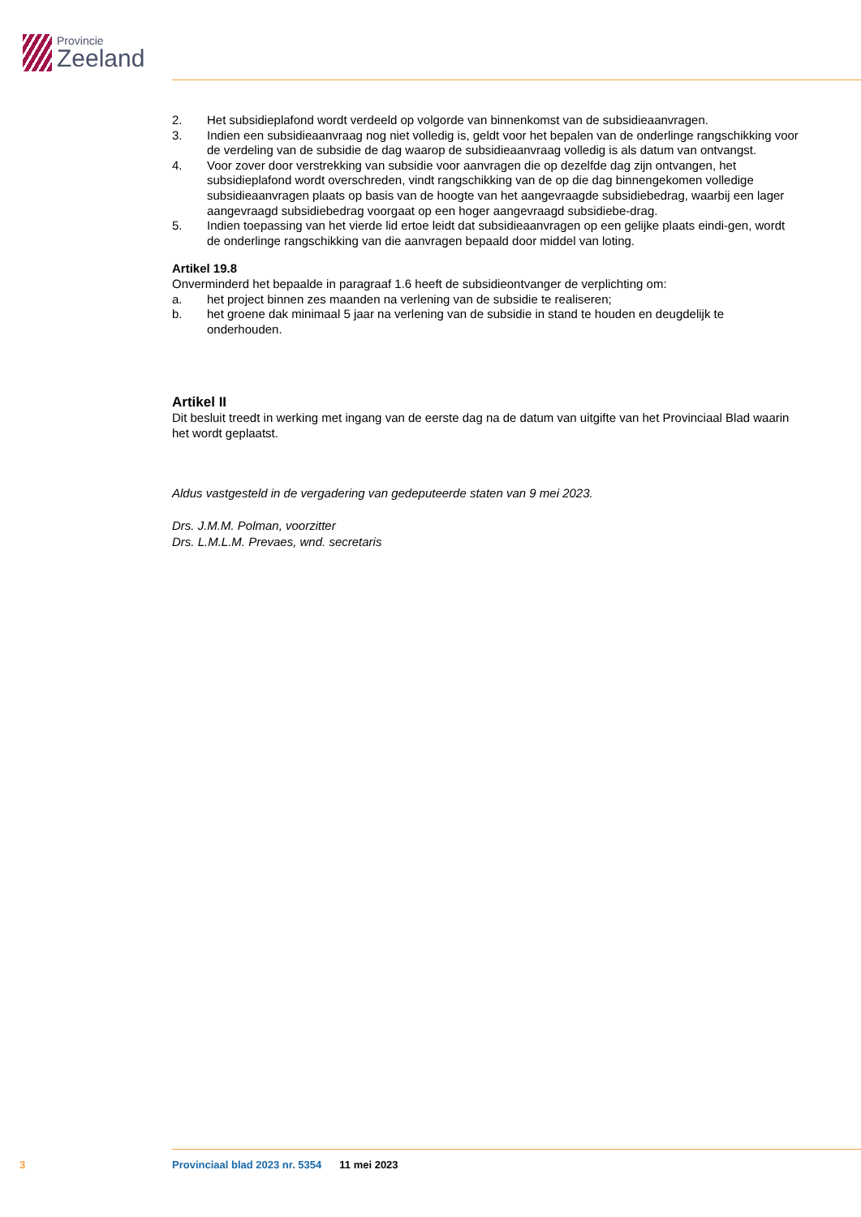Provincie
Zeeland
2. Het subsidieplafond wordt verdeeld op volgorde van binnenkomst van de subsidieaanvragen.
3. Indien een subsidieaanvraag nog niet volledig is, geldt voor het bepalen van de onderlinge rangschikking voor de verdeling van de subsidie de dag waarop de subsidieaanvraag volledig is als datum van ontvangst.
4. Voor zover door verstrekking van subsidie voor aanvragen die op dezelfde dag zijn ontvangen, het subsidieplafond wordt overschreden, vindt rangschikking van de op die dag binnengekomen volledige subsidieaanvragen plaats op basis van de hoogte van het aangevraagde subsidiebedrag, waarbij een lager aangevraagd subsidiebedrag voorgaat op een hoger aangevraagd subsidiebe-drag.
5. Indien toepassing van het vierde lid ertoe leidt dat subsidieaanvragen op een gelijke plaats eindi-gen, wordt de onderlinge rangschikking van die aanvragen bepaald door middel van loting.
Artikel 19.8
Onverminderd het bepaalde in paragraaf 1.6 heeft de subsidieontvanger de verplichting om:
a. het project binnen zes maanden na verlening van de subsidie te realiseren;
b. het groene dak minimaal 5 jaar na verlening van de subsidie in stand te houden en deugdelijk te onderhouden.
Artikel II
Dit besluit treedt in werking met ingang van de eerste dag na de datum van uitgifte van het Provinciaal Blad waarin het wordt geplaatst.
Aldus vastgesteld in de vergadering van gedeputeerde staten van 9 mei 2023.
Drs. J.M.M. Polman, voorzitter
Drs. L.M.L.M. Prevaes, wnd. secretaris
3 Provinciaal blad 2023 nr. 5354 11 mei 2023